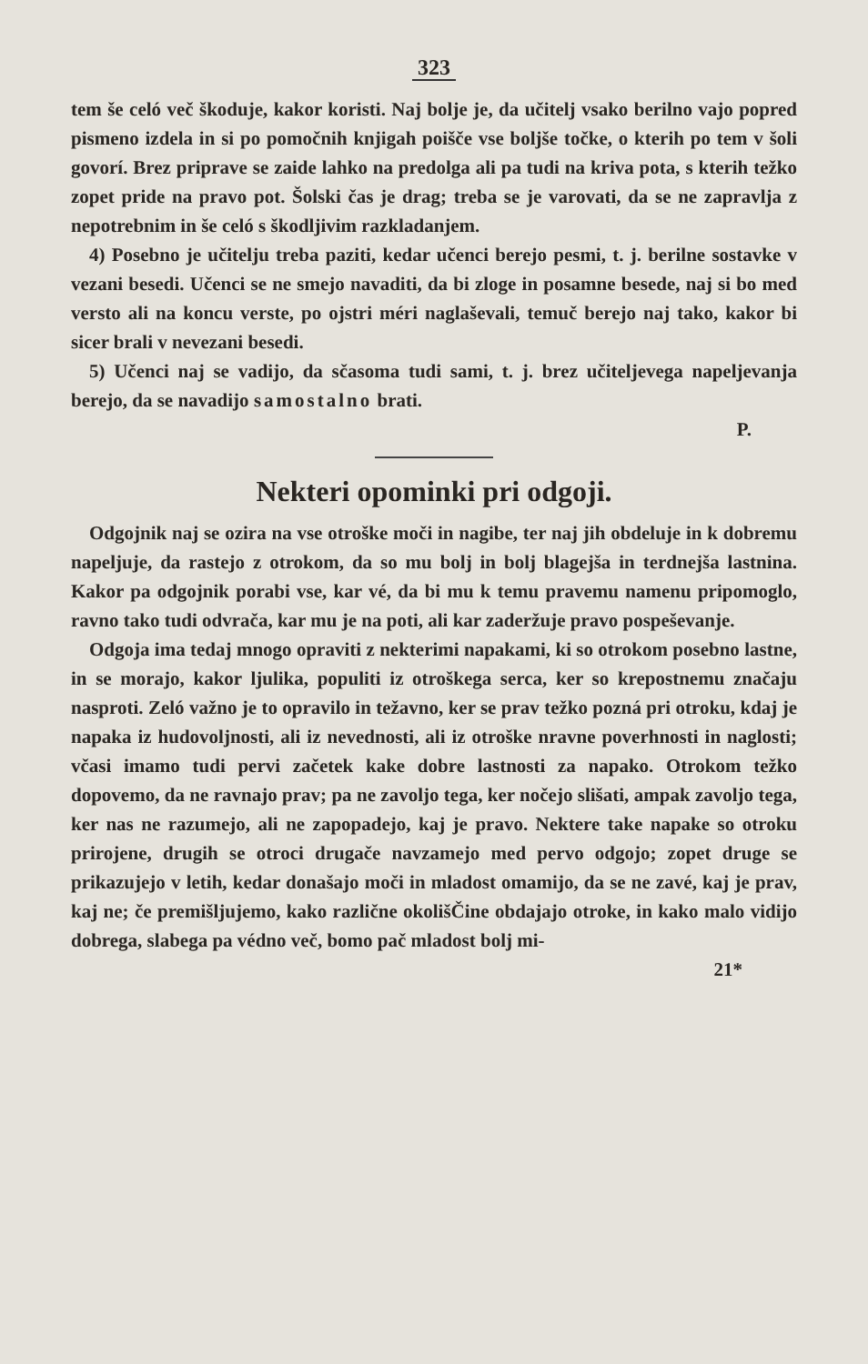323
tem še celó več škoduje, kakor koristi. Naj bolje je, da učitelj vsako berilno vajo popred pismeno izdela in si po pomočnih knjigah poišče vse boljše točke, o kterih po tem v šoli govorí. Brez priprave se zaide lahko na predolga ali pa tudi na kriva pota, s kterih težko zopet pride na pravo pot. Šolski čas je drag; treba se je varovati, da se ne zapravlja z nepotrebnim in še celó s škodljivim razkladanjem.
4) Posebno je učitelju treba paziti, kedar učenci berejo pesmi, t. j. berilne sostavke v vezani besedi. Učenci se ne smejo navaditi, da bi zloge in posamne besede, naj si bo med versto ali na koncu verste, po ojstri méri naglaševali, temuč berejo naj tako, kakor bi sicer brali v nevezani besedi.
5) Učenci naj se vadijo, da sčasoma tudi sami, t. j. brez učiteljevega napeljevanja berejo, da se navadijo samostalno brati.
P.
Nekteri opominki pri odgoji.
Odgojnik naj se ozira na vse otroške moči in nagibe, ter naj jih obdeluje in k dobremu napeljuje, da rastejo z otrokom, da so mu bolj in bolj blagejša in terdnejša lastnina. Kakor pa odgojnik porabi vse, kar vé, da bi mu k temu pravemu namenu pripomoglo, ravno tako tudi odvrača, kar mu je na poti, ali kar zaderžuje pravo pospeševanje.
Odgoja ima tedaj mnogo opraviti z nekterimi napakami, ki so otrokom posebno lastne, in se morajo, kakor ljulika, populiti iz otroškega serca, ker so krepostnemu značaju nasproti. Zeló važno je to opravilo in težavno, ker se prav težko pozná pri otroku, kdaj je napaka iz hudovoljnosti, ali iz nevednosti, ali iz otroške nravne poverhnosti in naglosti; včasi imamo tudi pervi začetek kake dobre lastnosti za napako. Otrokom težko dopovemo, da ne ravnajo prav; pa ne zavoljo tega, ker nočejo slišati, ampak zavoljo tega, ker nas ne razumejo, ali ne zapopadejo, kaj je pravo. Nektere take napake so otroku prirojene, drugih se otroci drugače navzamejo med pervo odgojo; zopet druge se prikazujejo v letih, kedar donašajo moči in mladost omamijo, da se ne zavé, kaj je prav, kaj ne; če premišljujemo, kako različne okolišČine obdajajo otroke, in kako malo vidijo dobrega, slabega pa védno več, bomo pač mladost bolj mi-
21*